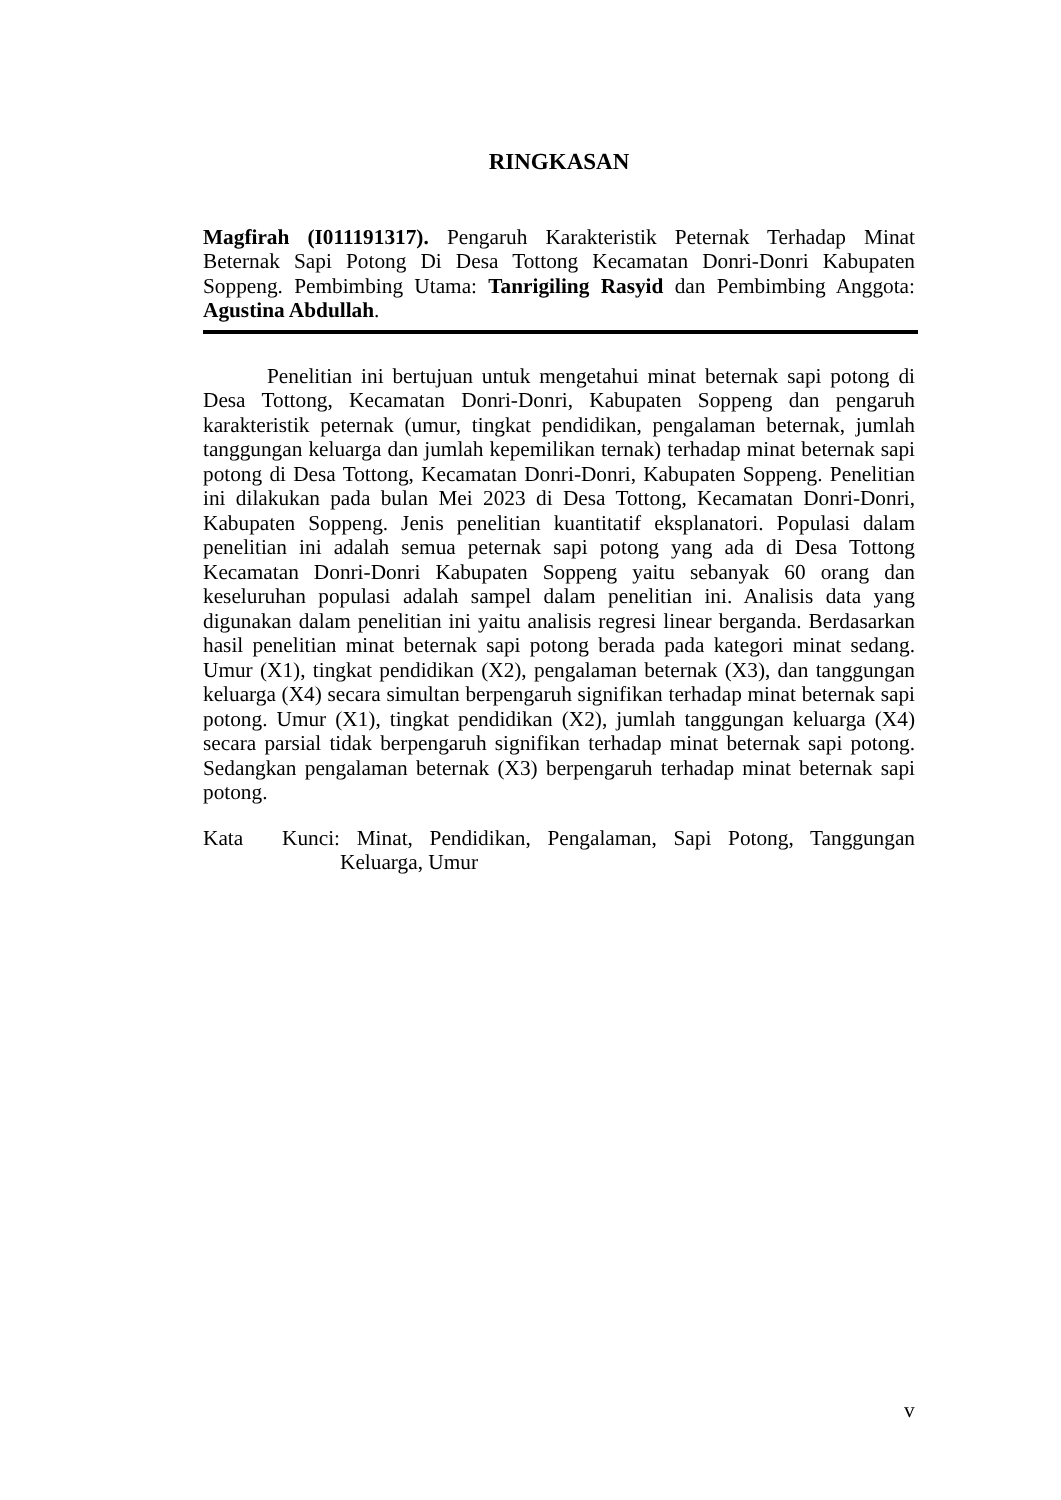RINGKASAN
Magfirah (I011191317). Pengaruh Karakteristik Peternak Terhadap Minat Beternak Sapi Potong Di Desa Tottong Kecamatan Donri-Donri Kabupaten Soppeng. Pembimbing Utama: Tanrigiling Rasyid dan Pembimbing Anggota: Agustina Abdullah.
Penelitian ini bertujuan untuk mengetahui minat beternak sapi potong di Desa Tottong, Kecamatan Donri-Donri, Kabupaten Soppeng dan pengaruh karakteristik peternak (umur, tingkat pendidikan, pengalaman beternak, jumlah tanggungan keluarga dan jumlah kepemilikan ternak) terhadap minat beternak sapi potong di Desa Tottong, Kecamatan Donri-Donri, Kabupaten Soppeng. Penelitian ini dilakukan pada bulan Mei 2023 di Desa Tottong, Kecamatan Donri-Donri, Kabupaten Soppeng. Jenis penelitian kuantitatif eksplanatori. Populasi dalam penelitian ini adalah semua peternak sapi potong yang ada di Desa Tottong Kecamatan Donri-Donri Kabupaten Soppeng yaitu sebanyak 60 orang dan keseluruhan populasi adalah sampel dalam penelitian ini. Analisis data yang digunakan dalam penelitian ini yaitu analisis regresi linear berganda. Berdasarkan hasil penelitian minat beternak sapi potong berada pada kategori minat sedang. Umur (X1), tingkat pendidikan (X2), pengalaman beternak (X3), dan tanggungan keluarga (X4) secara simultan berpengaruh signifikan terhadap minat beternak sapi potong. Umur (X1), tingkat pendidikan (X2), jumlah tanggungan keluarga (X4) secara parsial tidak berpengaruh signifikan terhadap minat beternak sapi potong. Sedangkan pengalaman beternak (X3) berpengaruh terhadap minat beternak sapi potong.
Kata Kunci:
Minat, Pendidikan, Pengalaman, Sapi Potong, Tanggungan Keluarga, Umur
v